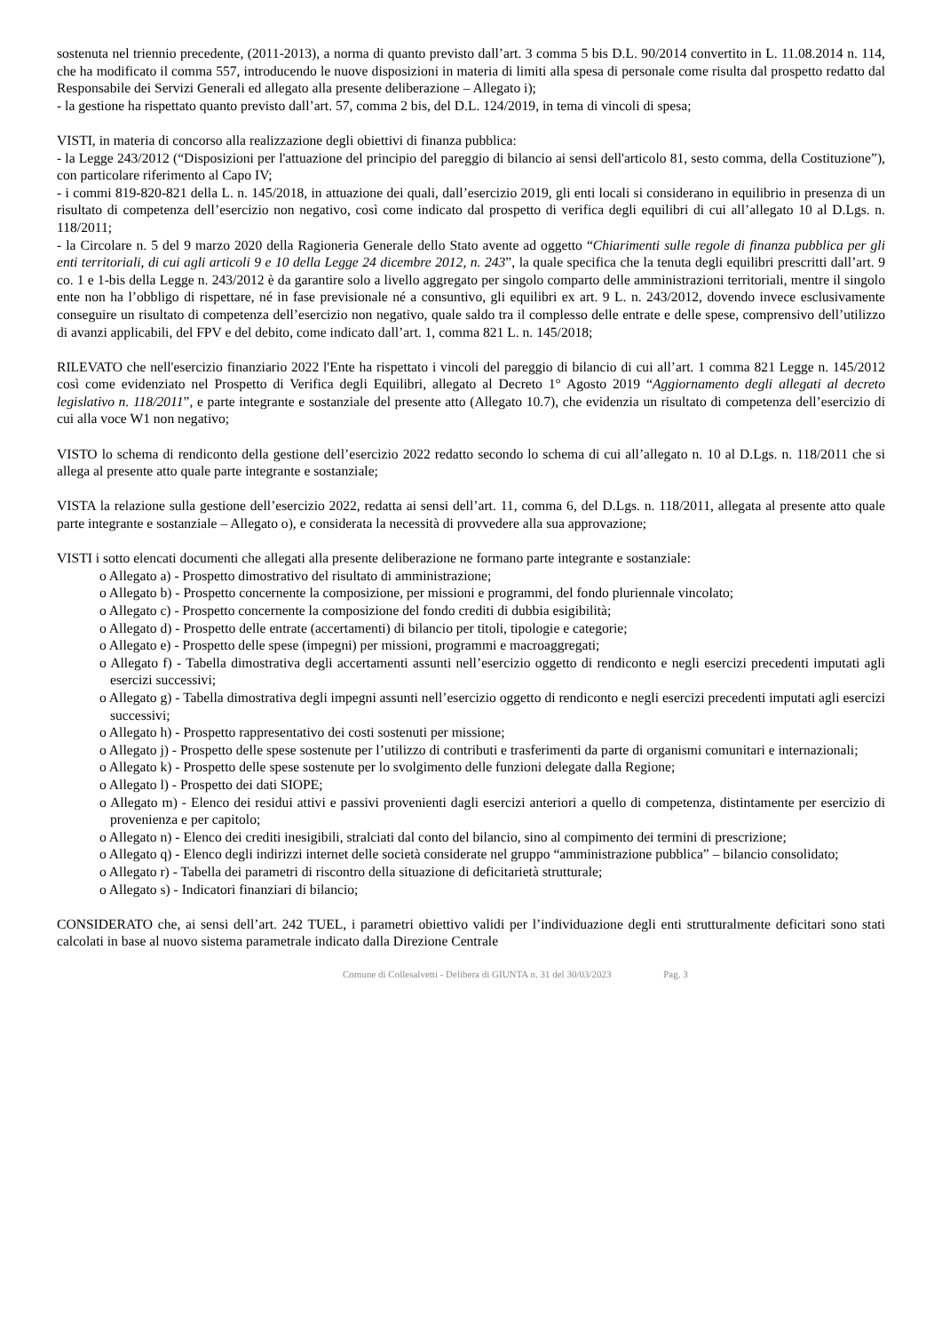sostenuta nel triennio precedente, (2011-2013), a norma di quanto previsto dall’art. 3 comma 5 bis D.L. 90/2014 convertito in L. 11.08.2014 n. 114, che ha modificato il comma 557, introducendo le nuove disposizioni in materia di limiti alla spesa di personale come risulta dal prospetto redatto dal Responsabile dei Servizi Generali ed allegato alla presente deliberazione – Allegato i);
- la gestione ha rispettato quanto previsto dall’art. 57, comma 2 bis, del D.L. 124/2019, in tema di vincoli di spesa;
VISTI, in materia di concorso alla realizzazione degli obiettivi di finanza pubblica:
- la Legge 243/2012 (“Disposizioni per l'attuazione del principio del pareggio di bilancio ai sensi dell'articolo 81, sesto comma, della Costituzione”), con particolare riferimento al Capo IV;
- i commi 819-820-821 della L. n. 145/2018, in attuazione dei quali, dall’esercizio 2019, gli enti locali si considerano in equilibrio in presenza di un risultato di competenza dell’esercizio non negativo, così come indicato dal prospetto di verifica degli equilibri di cui all’allegato 10 al D.Lgs. n. 118/2011;
- la Circolare n. 5 del 9 marzo 2020 della Ragioneria Generale dello Stato avente ad oggetto “Chiarimenti sulle regole di finanza pubblica per gli enti territoriali, di cui agli articoli 9 e 10 della Legge 24 dicembre 2012, n. 243”, la quale specifica che la tenuta degli equilibri prescritti dall’art. 9 co. 1 e 1-bis della Legge n. 243/2012 è da garantire solo a livello aggregato per singolo comparto delle amministrazioni territoriali, mentre il singolo ente non ha l’obbligo di rispettare, né in fase previsionale né a consuntivo, gli equilibri ex art. 9 L. n. 243/2012, dovendo invece esclusivamente conseguire un risultato di competenza dell’esercizio non negativo, quale saldo tra il complesso delle entrate e delle spese, comprensivo dell’utilizzo di avanzi applicabili, del FPV e del debito, come indicato dall’art. 1, comma 821 L. n. 145/2018;
RILEVATO che nell'esercizio finanziario 2022 l'Ente ha rispettato i vincoli del pareggio di bilancio di cui all’art. 1 comma 821 Legge n. 145/2012 così come evidenziato nel Prospetto di Verifica degli Equilibri, allegato al Decreto 1° Agosto 2019 “Aggiornamento degli allegati al decreto legislativo n. 118/2011”, e parte integrante e sostanziale del presente atto (Allegato 10.7), che evidenzia un risultato di competenza dell’esercizio di cui alla voce W1 non negativo;
VISTO lo schema di rendiconto della gestione dell’esercizio 2022 redatto secondo lo schema di cui all’allegato n. 10 al D.Lgs. n. 118/2011 che si allega al presente atto quale parte integrante e sostanziale;
VISTA la relazione sulla gestione dell’esercizio 2022, redatta ai sensi dell’art. 11, comma 6, del D.Lgs. n. 118/2011, allegata al presente atto quale parte integrante e sostanziale – Allegato o), e considerata la necessità di provvedere alla sua approvazione;
VISTI i sotto elencati documenti che allegati alla presente deliberazione ne formano parte integrante e sostanziale:
o Allegato a) - Prospetto dimostrativo del risultato di amministrazione;
o Allegato b) - Prospetto concernente la composizione, per missioni e programmi, del fondo pluriennale vincolato;
o Allegato c) - Prospetto concernente la composizione del fondo crediti di dubbia esigibilità;
o Allegato d) - Prospetto delle entrate (accertamenti) di bilancio per titoli, tipologie e categorie;
o Allegato e) - Prospetto delle spese (impegni) per missioni, programmi e macroaggregati;
o Allegato f) - Tabella dimostrativa degli accertamenti assunti nell’esercizio oggetto di rendiconto e negli esercizi precedenti imputati agli esercizi successivi;
o Allegato g) - Tabella dimostrativa degli impegni assunti nell’esercizio oggetto di rendiconto e negli esercizi precedenti imputati agli esercizi successivi;
o Allegato h) - Prospetto rappresentativo dei costi sostenuti per missione;
o Allegato j) - Prospetto delle spese sostenute per l’utilizzo di contributi e trasferimenti da parte di organismi comunitari e internazionali;
o Allegato k) - Prospetto delle spese sostenute per lo svolgimento delle funzioni delegate dalla Regione;
o Allegato l) - Prospetto dei dati SIOPE;
o Allegato m) - Elenco dei residui attivi e passivi provenienti dagli esercizi anteriori a quello di competenza, distintamente per esercizio di provenienza e per capitolo;
o Allegato n) - Elenco dei crediti inesigibili, stralciati dal conto del bilancio, sino al compimento dei termini di prescrizione;
o Allegato q) - Elenco degli indirizzi internet delle società considerate nel gruppo “amministrazione pubblica” – bilancio consolidato;
o Allegato r) - Tabella dei parametri di riscontro della situazione di deficitarietà strutturale;
o Allegato s) - Indicatori finanziari di bilancio;
CONSIDERATO che, ai sensi dell’art. 242 TUEL, i parametri obiettivo validi per l’individuazione degli enti strutturalmente deficitari sono stati calcolati in base al nuovo sistema parametrale indicato dalla Direzione Centrale
Comune di Collesalvetti - Delibera di GIUNTA n. 31 del 30/03/2023 Pag. 3